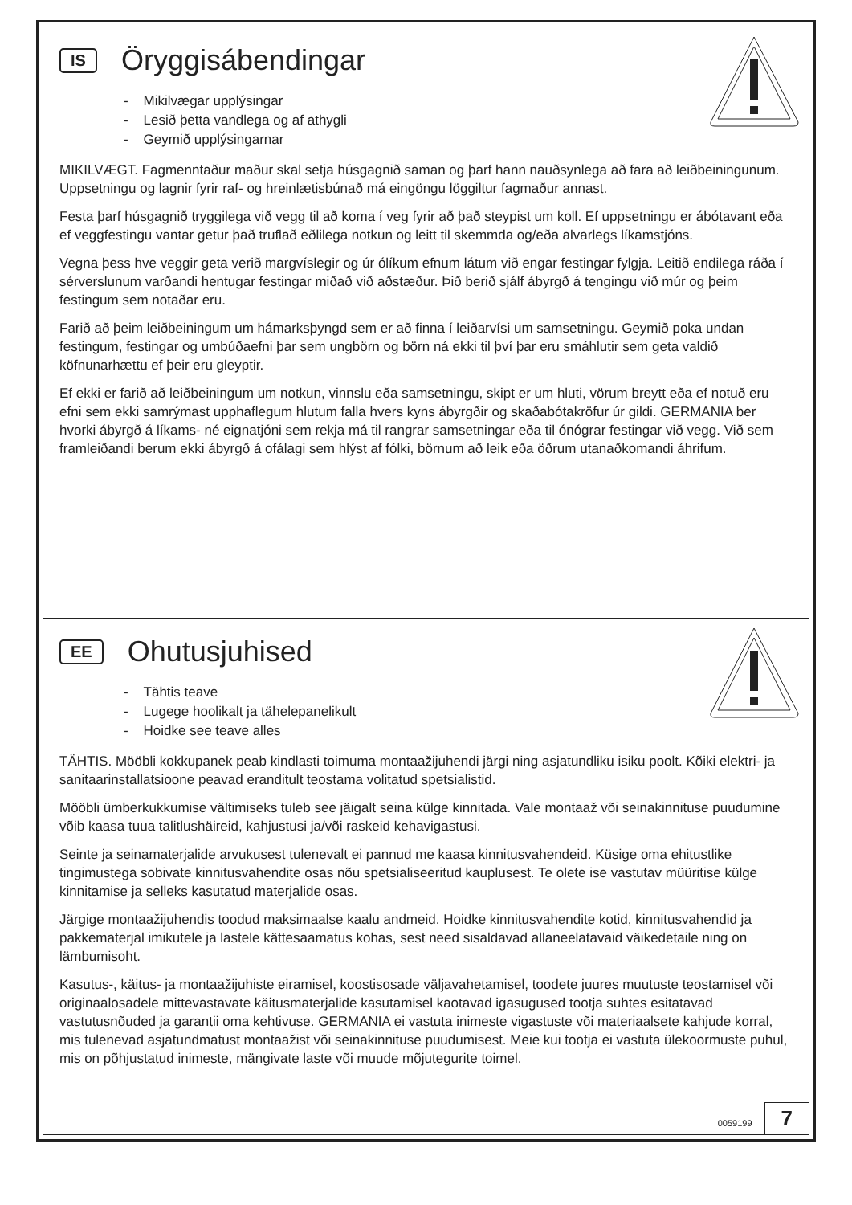IS Öryggisábendingar
- Mikilvægar upplýsingar
- Lesið þetta vandlega og af athygli
- Geymið upplýsingarnar
MIKILVÆGT. Fagmenntaður maður skal setja húsgagnið saman og þarf hann nauðsynlega að fara að leiðbeiningunum. Uppsetningu og lagnir fyrir raf- og hreinlætisbúnað má eingöngu löggiltur fagmaður annast.
Festa þarf húsgagnið tryggilega við vegg til að koma í veg fyrir að það steypist um koll. Ef uppsetningu er ábótavant eða ef veggfestingu vantar getur það truflað eðlilega notkun og leitt til skemmda og/eða alvarlegs líkamstjóns.
Vegna þess hve veggir geta verið margvíslegir og úr ólíkum efnum látum við engar festingar fylgja. Leitið endilega ráða í sérverslunum varðandi hentugar festingar miðað við aðstæður. Þið berið sjálf ábyrgð á tengingu við múr og þeim festingum sem notaðar eru.
Farið að þeim leiðbeiningum um hámarksþyngd sem er að finna í leiðarvísi um samsetningu. Geymið poka undan festingum, festingar og umbúðaefni þar sem ungbörn og börn ná ekki til því þar eru smáhlutir sem geta valdið köfnunarhættu ef þeir eru gleyptir.
Ef ekki er farið að leiðbeiningum um notkun, vinnslu eða samsetningu, skipt er um hluti, vörum breytt eða ef notuð eru efni sem ekki samrýmast upphaflegum hlutum falla hvers kyns ábyrgðir og skaðabótakröfur úr gildi. GERMANIA ber hvorki ábyrgð á líkams- né eignatjóni sem rekja má til rangrar samsetningar eða til ónógrar festingar við vegg. Við sem framleiðandi berum ekki ábyrgð á ofálagi sem hlýst af fólki, börnum að leik eða öðrum utanaðkomandi áhrifum.
EE Ohutusjuhised
- Tähtis teave
- Lugege hoolikalt ja tähelepanelikult
- Hoidke see teave alles
TÄHTIS. Mööbli kokkupanek peab kindlasti toimuma montaažijuhendi järgi ning asjatundliku isiku poolt. Kõiki elektri- ja sanitaarinstallatsioone peavad eranditult teostama volitatud spetsialistid.
Mööbli ümberkukkumise vältimiseks tuleb see jäigalt seina külge kinnitada. Vale montaaž või seinakinnituse puudumine võib kaasa tuua talitlushäireid, kahjustusi ja/või raskeid kehavigastusi.
Seinte ja seinamaterjalide arvukusest tulenevalt ei pannud me kaasa kinnitusvahendeid. Küsige oma ehitustlike tingimustega sobivate kinnitusvahendite osas nõu spetsialiseeritud kauplusest. Te olete ise vastutav müüritise külge kinnitamise ja selleks kasutatud materjalide osas.
Järgige montaažijuhendis toodud maksimaalse kaalu andmeid. Hoidke kinnitusvahendite kotid, kinnitusvahendid ja pakkematerjal imikutele ja lastele kättesaamatus kohas, sest need sisaldavad allaneelatavaid väikedetaile ning on lämbumisoht.
Kasutus-, käitus- ja montaažijuhiste eiramisel, koostisosade väljavahetamisel, toodete juures muutuste teostamisel või originaalosadele mittevastavate käitusmaterjalide kasutamisel kaotavad igasugused tootja suhtes esitatavad vastutusnõuded ja garantii oma kehtivuse. GERMANIA ei vastuta inimeste vigastuste või materiaalsete kahjude korral, mis tulenevad asjatundmatust montaažist või seinakinnituse puudumisest. Meie kui tootja ei vastuta ülekoormuste puhul, mis on põhjustatud inimeste, mängivate laste või muude mõjutegurite toimel.
0059199 7